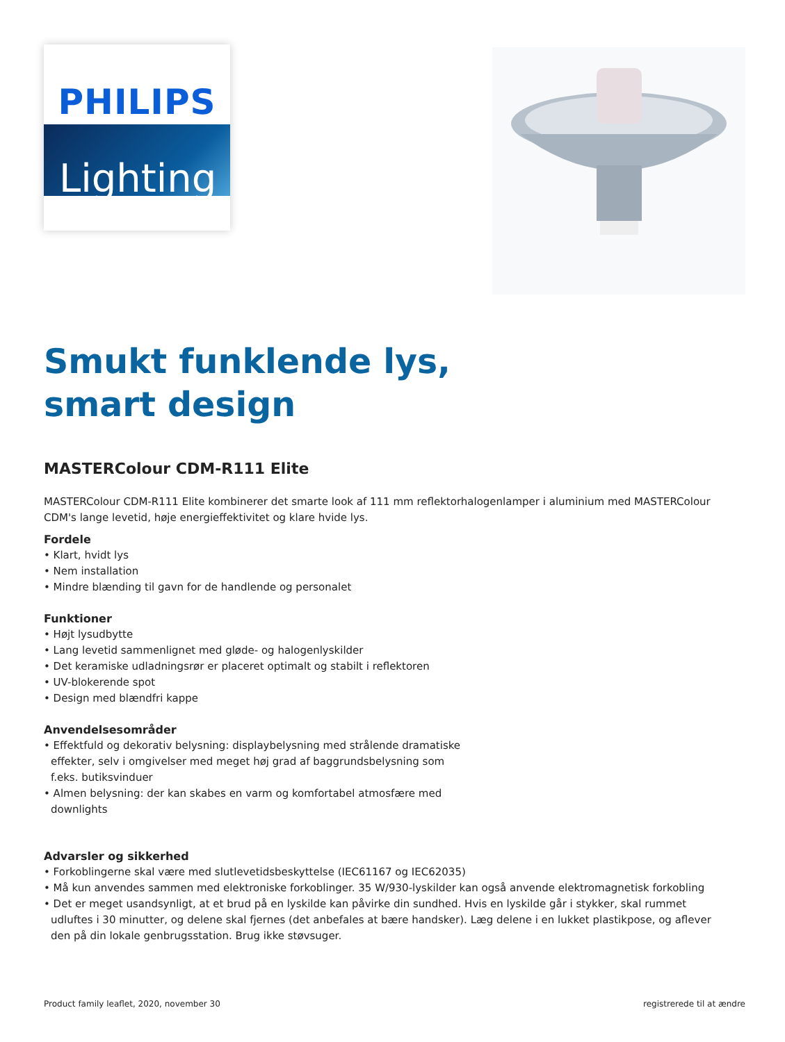PHILIPS
Lighting
Smukt funklende lys,
smart design
MASTERColour CDM-R111 Elite
MASTERColour CDM-R111 Elite kombinerer det smarte look af 111 mm reflektorhalogenlamper i aluminium med MASTERColour CDM's lange levetid, høje energieffektivitet og klare hvide lys.
Fordele
• Klart, hvidt lys
• Nem installation
• Mindre blænding til gavn for de handlende og personalet
Funktioner
• Højt lysudbytte
• Lang levetid sammenlignet med gløde- og halogenlyskilder
• Det keramiske udladningsrør er placeret optimalt og stabilt i reflektoren
• UV-blokerende spot
• Design med blændfri kappe
Anvendelsesområder
• Effektfuld og dekorativ belysning: displaybelysning med strålende dramatiske effekter, selv i omgivelser med meget høj grad af baggrundsbelysning som f.eks. butiksvinduer
• Almen belysning: der kan skabes en varm og komfortabel atmosfære med downlights
Advarsler og sikkerhed
• Forkoblingerne skal være med slutlevetidsbeskyttelse (IEC61167 og IEC62035)
• Må kun anvendes sammen med elektroniske forkoblinger. 35 W/930-lyskilder kan også anvende elektromagnetisk forkobling
• Det er meget usandsynligt, at et brud på en lyskilde kan påvirke din sundhed. Hvis en lyskilde går i stykker, skal rummet udluftes i 30 minutter, og delene skal fjernes (det anbefales at bære handsker). Læg delene i en lukket plastikpose, og aflever den på din lokale genbrugsstation. Brug ikke støvsuger.
Product family leaflet, 2020, november 30 registrerede til at ændre